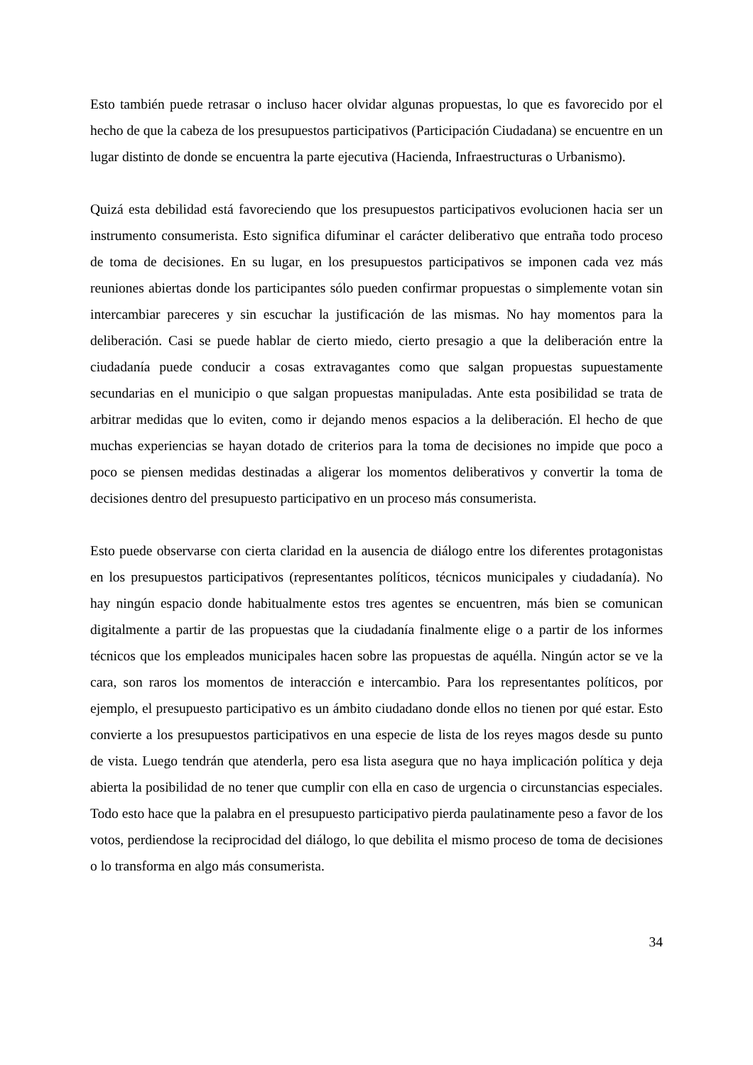Esto también puede retrasar o incluso hacer olvidar algunas propuestas, lo que es favorecido por el hecho de que la cabeza de los presupuestos participativos (Participación Ciudadana) se encuentre en un lugar distinto de donde se encuentra la parte ejecutiva (Hacienda, Infraestructuras o Urbanismo).
Quizá esta debilidad está favoreciendo que los presupuestos participativos evolucionen hacia ser un instrumento consumerista. Esto significa difuminar el carácter deliberativo que entraña todo proceso de toma de decisiones. En su lugar, en los presupuestos participativos se imponen cada vez más reuniones abiertas donde los participantes sólo pueden confirmar propuestas o simplemente votan sin intercambiar pareceres y sin escuchar la justificación de las mismas. No hay momentos para la deliberación. Casi se puede hablar de cierto miedo, cierto presagio a que la deliberación entre la ciudadanía puede conducir a cosas extravagantes como que salgan propuestas supuestamente secundarias en el municipio o que salgan propuestas manipuladas. Ante esta posibilidad se trata de arbitrar medidas que lo eviten, como ir dejando menos espacios a la deliberación. El hecho de que muchas experiencias se hayan dotado de criterios para la toma de decisiones no impide que poco a poco se piensen medidas destinadas a aligerar los momentos deliberativos y convertir la toma de decisiones dentro del presupuesto participativo en un proceso más consumerista.
Esto puede observarse con cierta claridad en la ausencia de diálogo entre los diferentes protagonistas en los presupuestos participativos (representantes políticos, técnicos municipales y ciudadanía). No hay ningún espacio donde habitualmente estos tres agentes se encuentren, más bien se comunican digitalmente a partir de las propuestas que la ciudadanía finalmente elige o a partir de los informes técnicos que los empleados municipales hacen sobre las propuestas de aquélla. Ningún actor se ve la cara, son raros los momentos de interacción e intercambio. Para los representantes políticos, por ejemplo, el presupuesto participativo es un ámbito ciudadano donde ellos no tienen por qué estar. Esto convierte a los presupuestos participativos en una especie de lista de los reyes magos desde su punto de vista. Luego tendrán que atenderla, pero esa lista asegura que no haya implicación política y deja abierta la posibilidad de no tener que cumplir con ella en caso de urgencia o circunstancias especiales. Todo esto hace que la palabra en el presupuesto participativo pierda paulatinamente peso a favor de los votos, perdiendose la reciprocidad del diálogo, lo que debilita el mismo proceso de toma de decisiones o lo transforma en algo más consumerista.
34